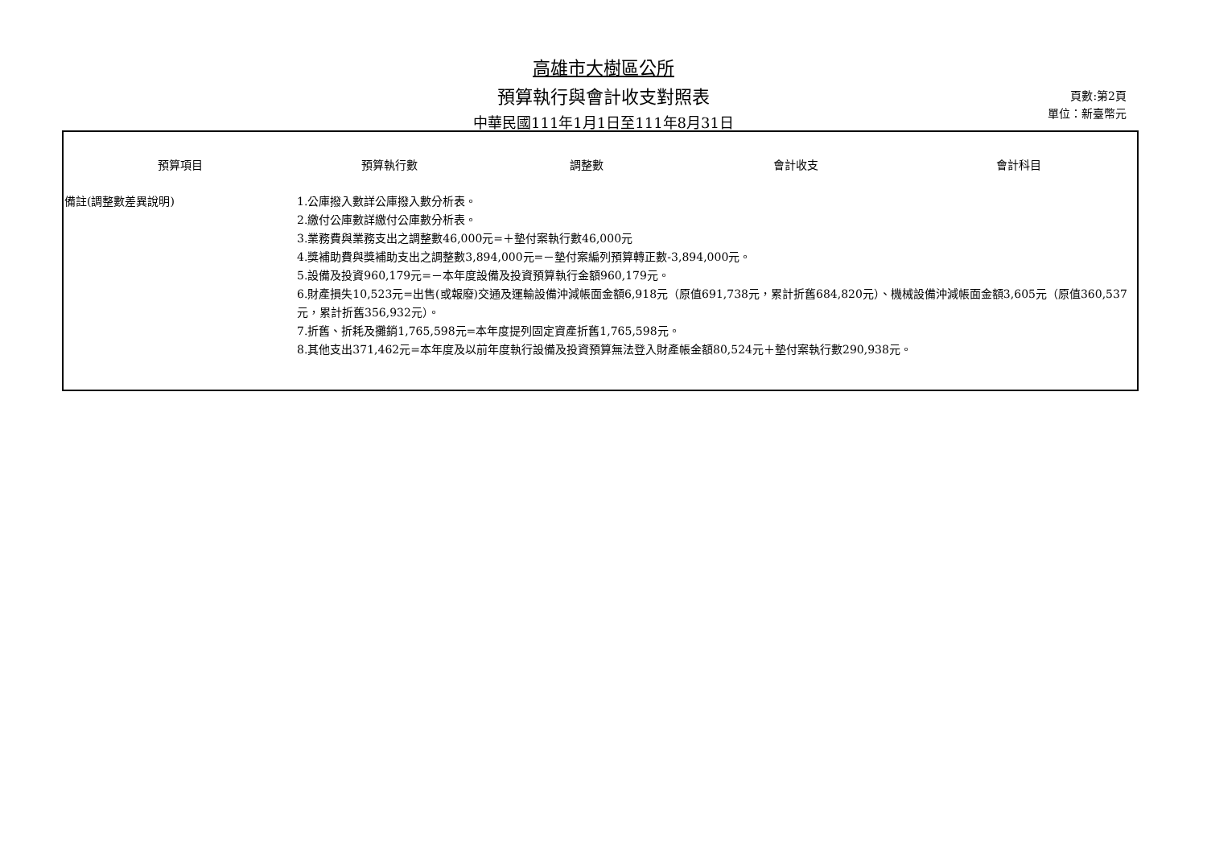高雄市大樹區公所
預算執行與會計收支對照表
中華民國111年1月1日至111年8月31日
頁數:第2頁
單位：新臺幣元
| 預算項目 | 預算執行數 | 調整數 | 會計收支 | 會計科目 |
| --- | --- | --- | --- | --- |
| 備註(調整數差異說明) | 1.公庫撥入數詳公庫撥入數分析表。 2.繳付公庫數詳繳付公庫數分析表。 3.業務費與業務支出之調整數46,000元=＋墊付案執行數46,000元 4.獎補助費與獎補助支出之調整數3,894,000元=－墊付案編列預算轉正數-3,894,000元。 5.設備及投資960,179元=－本年度設備及投資預算執行金額960,179元。 6.財產損失10,523元=出售(或報廢)交通及運輸設備沖減帳面金額6,918元（原值691,738元，累計折舊684,820元）、機械設備沖減帳面金額3,605元（原值360,537元，累計折舊356,932元）。 7.折舊、折耗及攤銷1,765,598元=本年度提列固定資產折舊1,765,598元。 8.其他支出371,462元=本年度及以前年度執行設備及投資預算無法登入財產帳金額80,524元＋墊付案執行數290,938元。 | | | |